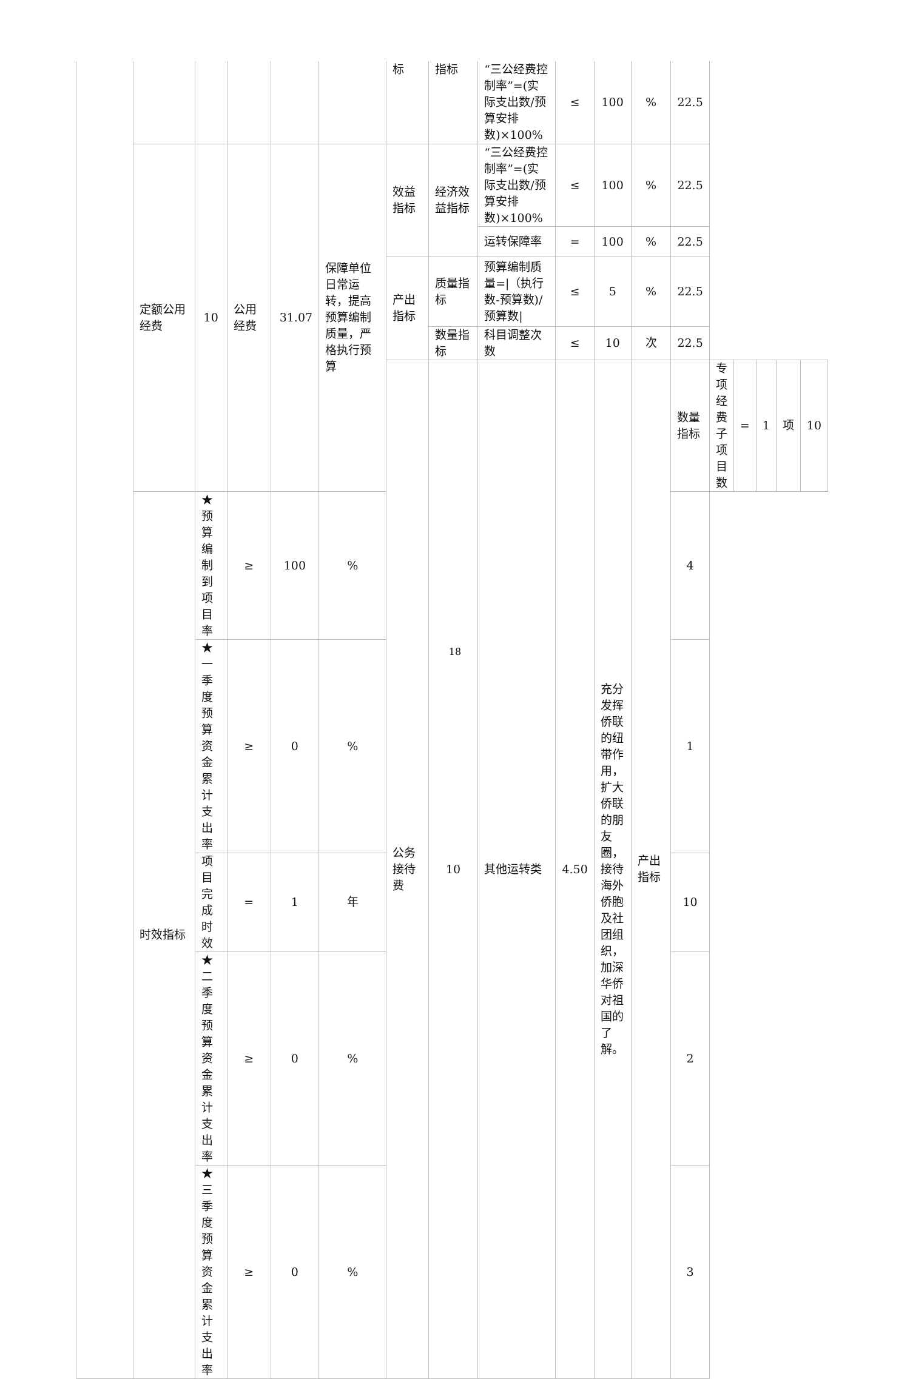| | | | | | | 标 | 指标 | “三公经费控制率”=(实际支出数/预算安排数)×100% | ≤ | 100 | % | 22.5 | | | | | |
| | 定额公用经费 | 10 | 公用经费 | 31.07 | 保障单位日常运转，提高预算编制质量，严格执行预算 | 效益指标 | 经济效益指标 | “三公经费控制率”=(实际支出数/预算安排数)×100% | ≤ | 100 | % | 22.5 | | | | | |
| | | | | | | | | 运转保障率 | = | 100 | % | 22.5 | | | | | |
| | | | | | | 产出指标 | 质量指标 | 预算编制质量=/（执行数-预算数)/预算数/ | ≤ | 5 | % | 22.5 | | | | | |
| | | | | | | | 数量指标 | 科目调整次数 | ≤ | 10 | 次 | 22.5 | | | | | |
| | | | | | | 公务接待费 | 10 | 其他运转类 | 4.50 | 充分发挥侨联的纽带作用，扩大侨联的朋友圈，接待海外侨胞及社团组织，加深华侨对祖国的了解。 | 产出指标 | 数量指标 | 专项经费子项目数 | = | 1 | 项 | 10 |
| | 时效指标 | ★预算编制到项目率 | ≥ | 100 | % | | | | | | | 4 | | | | | |
| | | ★一季度预算资金累计支出率 | ≥ | 0 | % | | | | | | | 1 | | | | | |
| | | 项目完成时效 | = | 1 | 年 | | | | | | | 10 | | | | | |
| | | ★二季度预算资金累计支出率 | ≥ | 0 | % | | | | | | | 2 | | | | | |
| | | ★三季度预算资金累计支出率 | ≥ | 0 | % | | | | | | | 3 | | | | | |
18